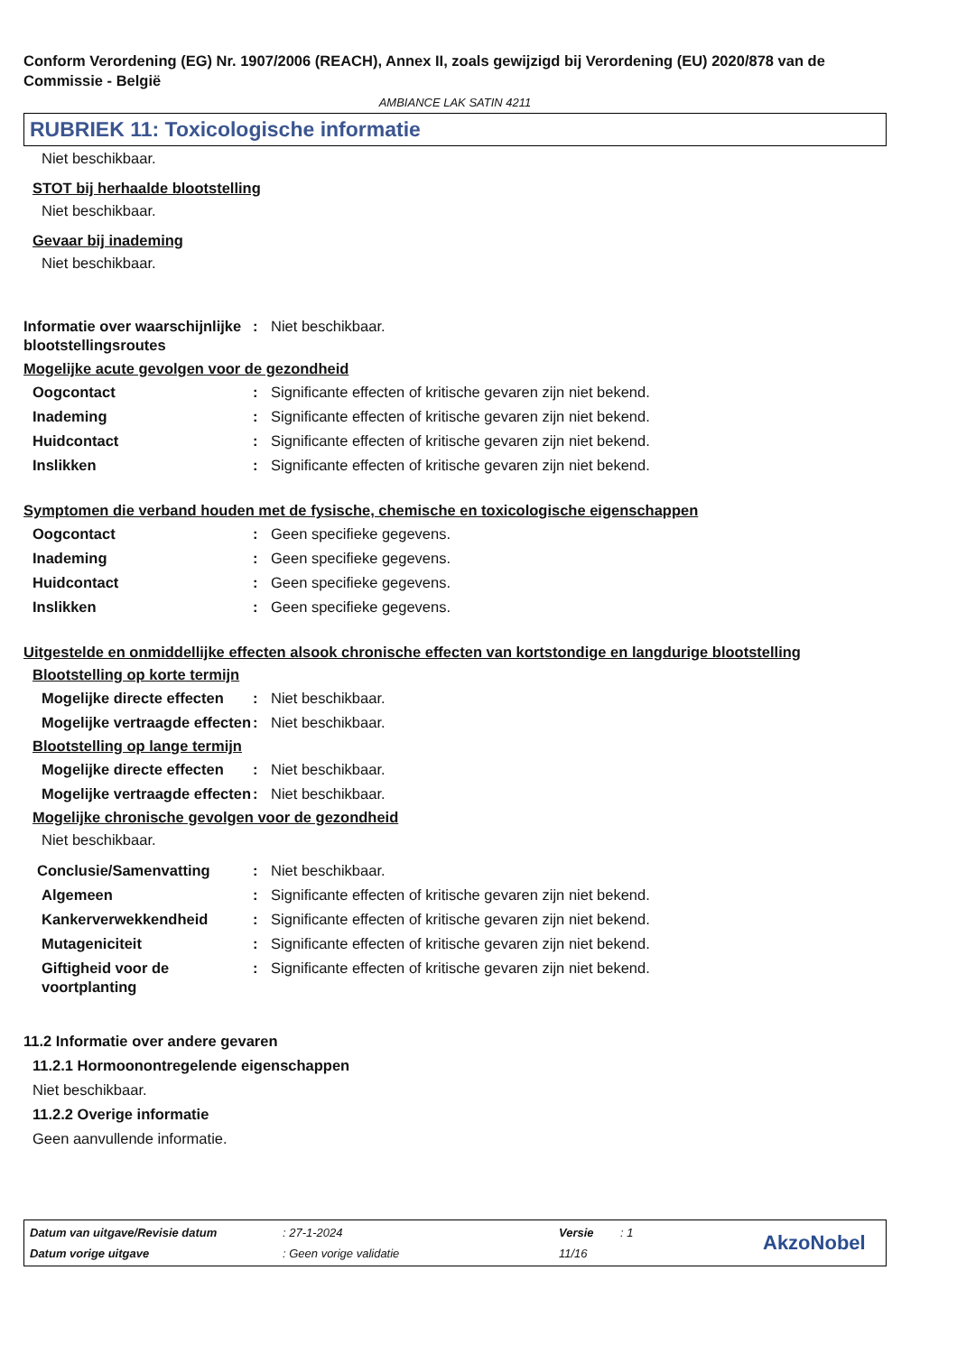Conform Verordening (EG) Nr. 1907/2006 (REACH), Annex II, zoals gewijzigd bij Verordening (EU) 2020/878 van de Commissie - België
AMBIANCE LAK SATIN 4211
RUBRIEK 11: Toxicologische informatie
Niet beschikbaar.
STOT bij herhaalde blootstelling
Niet beschikbaar.
Gevaar bij inademing
Niet beschikbaar.
Informatie over waarschijnlijke blootstellingsroutes
: Niet beschikbaar.
Mogelijke acute gevolgen voor de gezondheid
Oogcontact : Significante effecten of kritische gevaren zijn niet bekend.
Inademing : Significante effecten of kritische gevaren zijn niet bekend.
Huidcontact : Significante effecten of kritische gevaren zijn niet bekend.
Inslikken : Significante effecten of kritische gevaren zijn niet bekend.
Symptomen die verband houden met de fysische, chemische en toxicologische eigenschappen
Oogcontact : Geen specifieke gegevens.
Inademing : Geen specifieke gegevens.
Huidcontact : Geen specifieke gegevens.
Inslikken : Geen specifieke gegevens.
Uitgestelde en onmiddellijke effecten alsook chronische effecten van kortstondige en langdurige blootstelling
Blootstelling op korte termijn
Mogelijke directe effecten
: Niet beschikbaar.
Mogelijke vertraagde effecten
: Niet beschikbaar.
Blootstelling op lange termijn
Mogelijke directe effecten
: Niet beschikbaar.
Mogelijke vertraagde effecten
: Niet beschikbaar.
Mogelijke chronische gevolgen voor de gezondheid
Niet beschikbaar.
Conclusie/Samenvatting : Niet beschikbaar.
Algemeen : Significante effecten of kritische gevaren zijn niet bekend.
Kankerverwekkendheid : Significante effecten of kritische gevaren zijn niet bekend.
Mutageniciteit : Significante effecten of kritische gevaren zijn niet bekend.
Giftigheid voor de voortplanting
: Significante effecten of kritische gevaren zijn niet bekend.
11.2 Informatie over andere gevaren
11.2.1 Hormoonontregelende eigenschappen
Niet beschikbaar.
11.2.2 Overige informatie
Geen aanvullende informatie.
Datum van uitgave/Revisie datum: 27-1-2024 Versie: 1 AkzoNobel Datum vorige uitgave: Geen vorige validatie 11/16